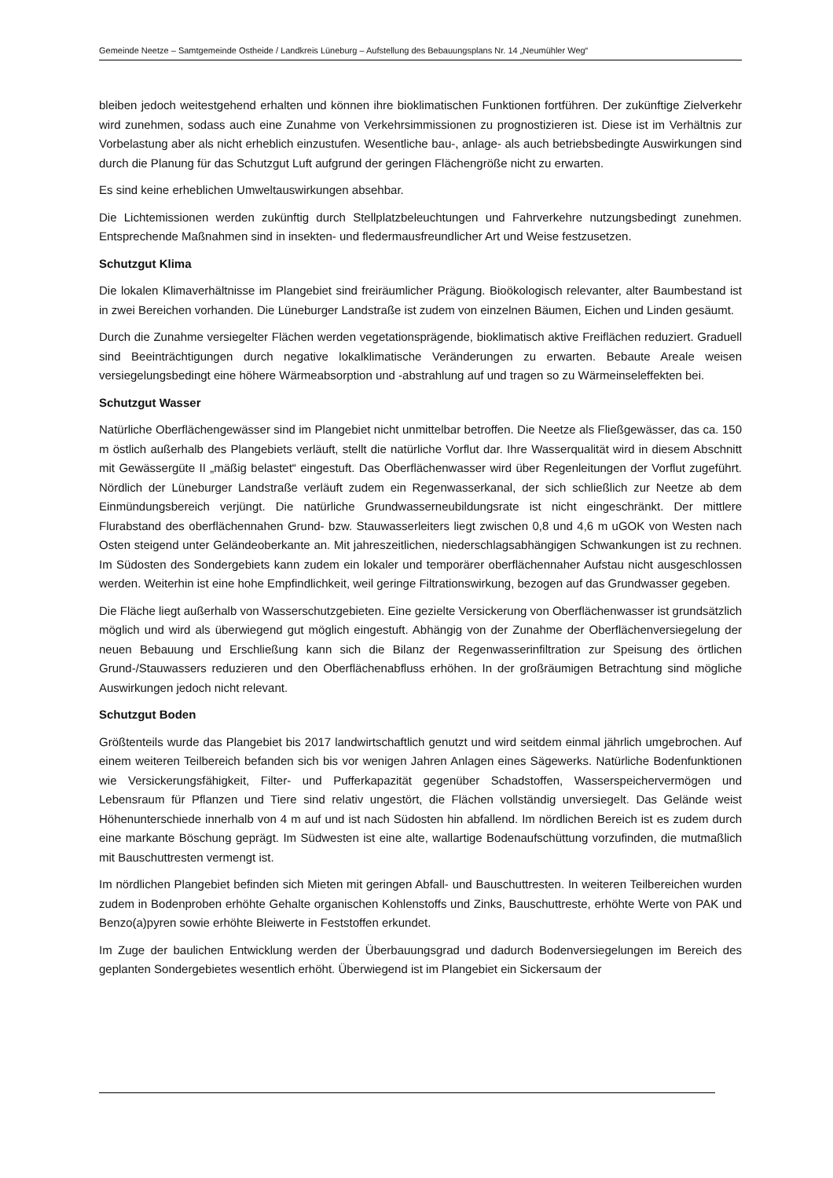Gemeinde Neetze – Samtgemeinde Ostheide / Landkreis Lüneburg – Aufstellung des Bebauungsplans Nr. 14 „Neumühler Weg“
bleiben jedoch weitestgehend erhalten und können ihre bioklimatischen Funktionen fortführen. Der zukünftige Zielverkehr wird zunehmen, sodass auch eine Zunahme von Verkehrsimmissionen zu prognostizieren ist. Diese ist im Verhältnis zur Vorbelastung aber als nicht erheblich einzustufen. Wesentliche bau-, anlage- als auch betriebsbedingte Auswirkungen sind durch die Planung für das Schutzgut Luft aufgrund der geringen Flächengröße nicht zu erwarten.
Es sind keine erheblichen Umweltauswirkungen absehbar.
Die Lichtemissionen werden zukünftig durch Stellplatzbeleuchtungen und Fahrverkehre nutzungsbedingt zunehmen. Entsprechende Maßnahmen sind in insekten- und fledermausfreundlicher Art und Weise festzusetzen.
Schutzgut Klima
Die lokalen Klimaverhältnisse im Plangebiet sind freiräumlicher Prägung. Bioökologisch relevanter, alter Baumbestand ist in zwei Bereichen vorhanden. Die Lüneburger Landstraße ist zudem von einzelnen Bäumen, Eichen und Linden gesäumt.
Durch die Zunahme versiegelter Flächen werden vegetationsprägende, bioklimatisch aktive Freiflächen reduziert. Graduell sind Beeinträchtigungen durch negative lokalklimatische Veränderungen zu erwarten. Bebaute Areale weisen versiegelungsbedingt eine höhere Wärmeabsorption und -abstrahlung auf und tragen so zu Wärmeinseleffekten bei.
Schutzgut Wasser
Natürliche Oberflächengewässer sind im Plangebiet nicht unmittelbar betroffen. Die Neetze als Fließgewässer, das ca. 150 m östlich außerhalb des Plangebiets verläuft, stellt die natürliche Vorflut dar. Ihre Wasserqualität wird in diesem Abschnitt mit Gewässergüte II „mäßig belastet“ eingestuft. Das Oberflächenwasser wird über Regenleitungen der Vorflut zugeführt. Nördlich der Lüneburger Landstraße verläuft zudem ein Regenwasserkanal, der sich schließlich zur Neetze ab dem Einmündungsbereich verjüngt. Die natürliche Grundwasserneubildungsrate ist nicht eingeschränkt. Der mittlere Flurabstand des oberflächennahen Grund- bzw. Stauwasserleiters liegt zwischen 0,8 und 4,6 m uGOK von Westen nach Osten steigend unter Geländeoberkante an. Mit jahreszeitlichen, niederschlagsabhängigen Schwankungen ist zu rechnen. Im Südosten des Sondergebiets kann zudem ein lokaler und temporärer oberflächennaher Aufstau nicht ausgeschlossen werden. Weiterhin ist eine hohe Empfindlichkeit, weil geringe Filtrationswirkung, bezogen auf das Grundwasser gegeben.
Die Fläche liegt außerhalb von Wasserschutzgebieten. Eine gezielte Versickerung von Oberflächenwasser ist grundsätzlich möglich und wird als überwiegend gut möglich eingestuft. Abhängig von der Zunahme der Oberflächenversiegelung der neuen Bebauung und Erschließung kann sich die Bilanz der Regenwasserinfiltration zur Speisung des örtlichen Grund-/Stauwassers reduzieren und den Oberflächenabfluss erhöhen. In der großräumigen Betrachtung sind mögliche Auswirkungen jedoch nicht relevant.
Schutzgut Boden
Größtenteils wurde das Plangebiet bis 2017 landwirtschaftlich genutzt und wird seitdem einmal jährlich umgebrochen. Auf einem weiteren Teilbereich befanden sich bis vor wenigen Jahren Anlagen eines Sägewerks. Natürliche Bodenfunktionen wie Versickerungsfähigkeit, Filter- und Pufferkapazität gegenüber Schadstoffen, Wasserspeichervermögen und Lebensraum für Pflanzen und Tiere sind relativ ungestört, die Flächen vollständig unversiegelt. Das Gelände weist Höhenunterschiede innerhalb von 4 m auf und ist nach Südosten hin abfallend. Im nördlichen Bereich ist es zudem durch eine markante Böschung geprägt. Im Südwesten ist eine alte, wallartige Bodenaufschüttung vorzufinden, die mutmaßlich mit Bauschuttresten vermengt ist.
Im nördlichen Plangebiet befinden sich Mieten mit geringen Abfall- und Bauschuttresten. In weiteren Teilbereichen wurden zudem in Bodenproben erhöhte Gehalte organischen Kohlenstoffs und Zinks, Bauschuttreste, erhöhte Werte von PAK und Benzo(a)pyren sowie erhöhte Bleiwerte in Feststoffen erkundet.
Im Zuge der baulichen Entwicklung werden der Überbauungsgrad und dadurch Bodenversiegelungen im Bereich des geplanten Sondergebietes wesentlich erhöht. Überwiegend ist im Plangebiet ein Sickersaum der